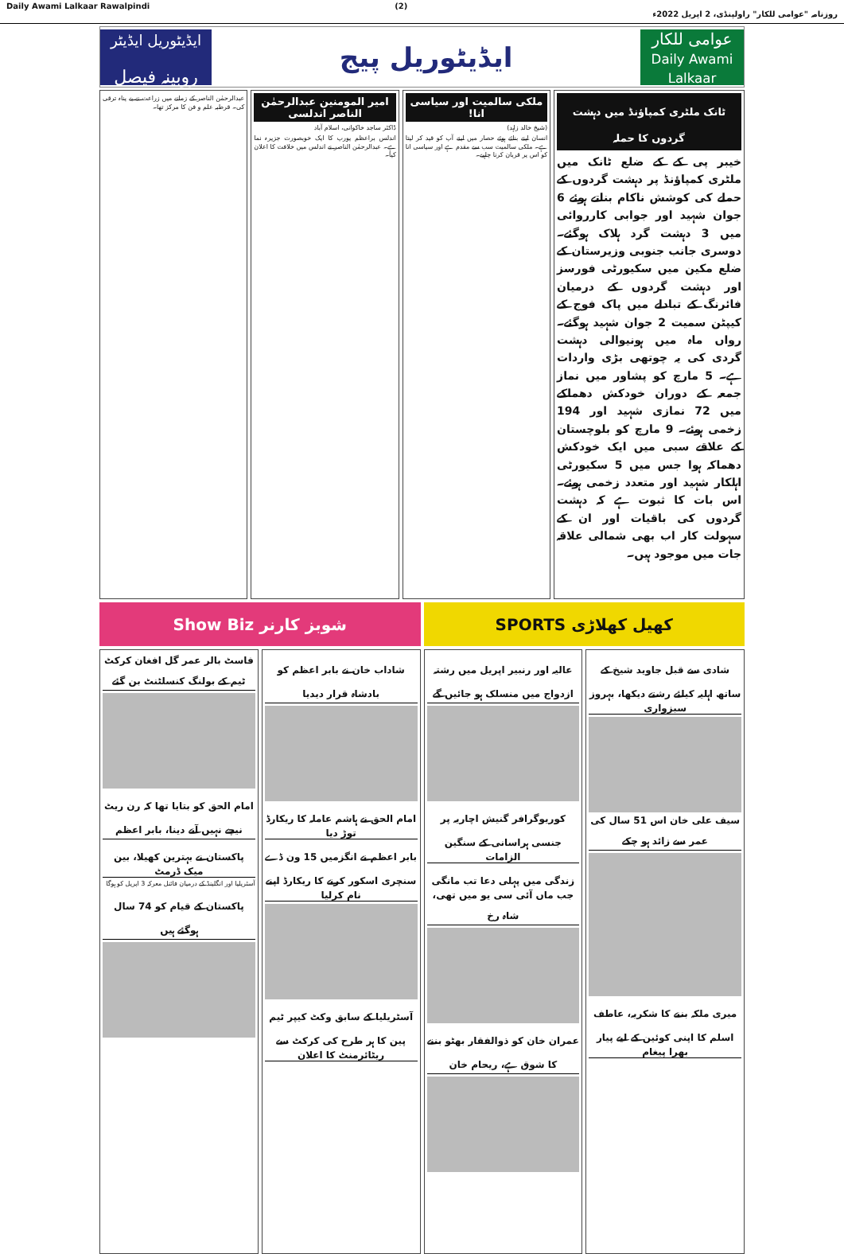Daily Awami Lalkaar Rawalpindi (2) روزنامہ "عوامی للکار" راولپنڈی، 2 اپریل 2022ء
عوامی للکار
Daily Awami Lalkaar
ایڈیٹوریل پیج
ایڈیٹوریل ایڈیٹر
روبینہ فیصل
ٹانک ملٹری کمپاؤنڈ میں دہشت گردوں کا حملہ
خیبر پی کے کے ضلع ٹانک میں ملٹری کمپاؤنڈ پر دہشت گردوں کے حملے کی کوشش ناکام بناتے ہوئے 6 جوان شہید اور جوابی کارروائی میں 3 دہشت گرد ہلاک ہوگئے۔ دوسری جانب جنوبی وزیرستان کے ضلع مکین میں سکیورٹی فورسز اور دہشت گردوں کے درمیان فائرنگ کے تبادلے میں پاک فوج کے کیپٹن سمیت 2 جوان شہید ہوگئے۔ رواں ماہ میں ہونیوالی دہشت گردی کی یہ چوتھی بڑی واردات ہے۔ 5 مارچ کو پشاور میں نماز جمعہ کے دوران خودکش دھماکے میں 72 نمازی شہید اور 194 زخمی ہوئے۔ 9 مارچ کو بلوچستان کے علاقے سبی میں ایک خودکش دھماکہ ہوا جس میں 5 سکیورٹی اہلکار شہید اور متعدد زخمی ہوئے۔ اس بات کا ثبوت ہے کہ دہشت گردوں کی باقیات اور ان کے سہولت کار اب بھی شمالی علاقہ جات میں موجود ہیں۔
ملکی سالمیت اور سیاسی انا!
(شیخ خالد زاہد)
انسان اپنے بنائے ہوئے حصار میں اپنے آپ کو قید کر لیتا ہے۔ ملکی سالمیت سب سے مقدم ہے اور سیاسی انا کو اس پر قربان کرنا چاہیے۔
امیر المومنین عبدالرحمٰن الناصر اندلسی
ڈاکٹر ساجد خاکوانی، اسلام آباد
اندلس براعظم یورپ کا ایک خوبصورت جزیرہ نما ہے۔ عبدالرحمٰن الناصر نے اندلس میں خلافت کا اعلان کیا۔
عبدالرحمٰن الناصر کے زمانے میں زراعت نے بے پناہ ترقی کی۔ قرطبہ علم و فن کا مرکز تھا۔
Show Biz شوبز کارنر SPORTS کھیل کھلاڑی
شادی سے قبل جاوید شیخ کے ساتھ اہلیہ کیلئے رشتے دیکھا، بہروز سبزواری
سیف علی خان اس 51 سال کی عمر سے زائد ہو چکے
میری ملکہ بننے کا شکریہ، عاطف اسلم کا اپنی کوئین کے لیے پیار بھرا پیغام
عالیہ اور رنبیر اپریل میں رشتہ ازدواج میں منسلک ہو جائیں گے
کوریوگرافر گنیش اچاریہ پر جنسی ہراسانی کے سنگین الزامات
زندگی میں پہلی دعا تب مانگی جب ماں آئی سی یو میں تھی، شاہ رخ
عمران خان کو ذوالفقار بھٹو بننے کا شوق ہے، ریحام خان
شاداب خان نے بابر اعظم کو بادشاہ قرار دیدیا
امام الحق نے ہاشم عاملہ کا ریکارڈ توڑ دیا
بابر اعظم نے انگزمیں 15 ون ڈے سنچری اسکور کرنے کا ریکارڈ اپنے نام کرلیا
آسٹریلیا کے سابق وکٹ کیپر ٹیم پین کا ہر طرح کی کرکٹ سے ریٹائرمنٹ کا اعلان
فاسٹ بالر عمر گل افغان کرکٹ ٹیم کے بولنگ کنسلٹنٹ بن گئے
امام الحق کو بتایا تھا کہ رن ریٹ نیچے نہیں آنے دینا، بابر اعظم
پاکستان نے بہترین کھیلا، بین میک ڈرمٹ
آسٹریلیا اور انگلینڈ کے درمیان فائنل معرکہ 3 اپریل کو ہوگا
پاکستان کے قیام کو 74 سال ہوگئے ہیں